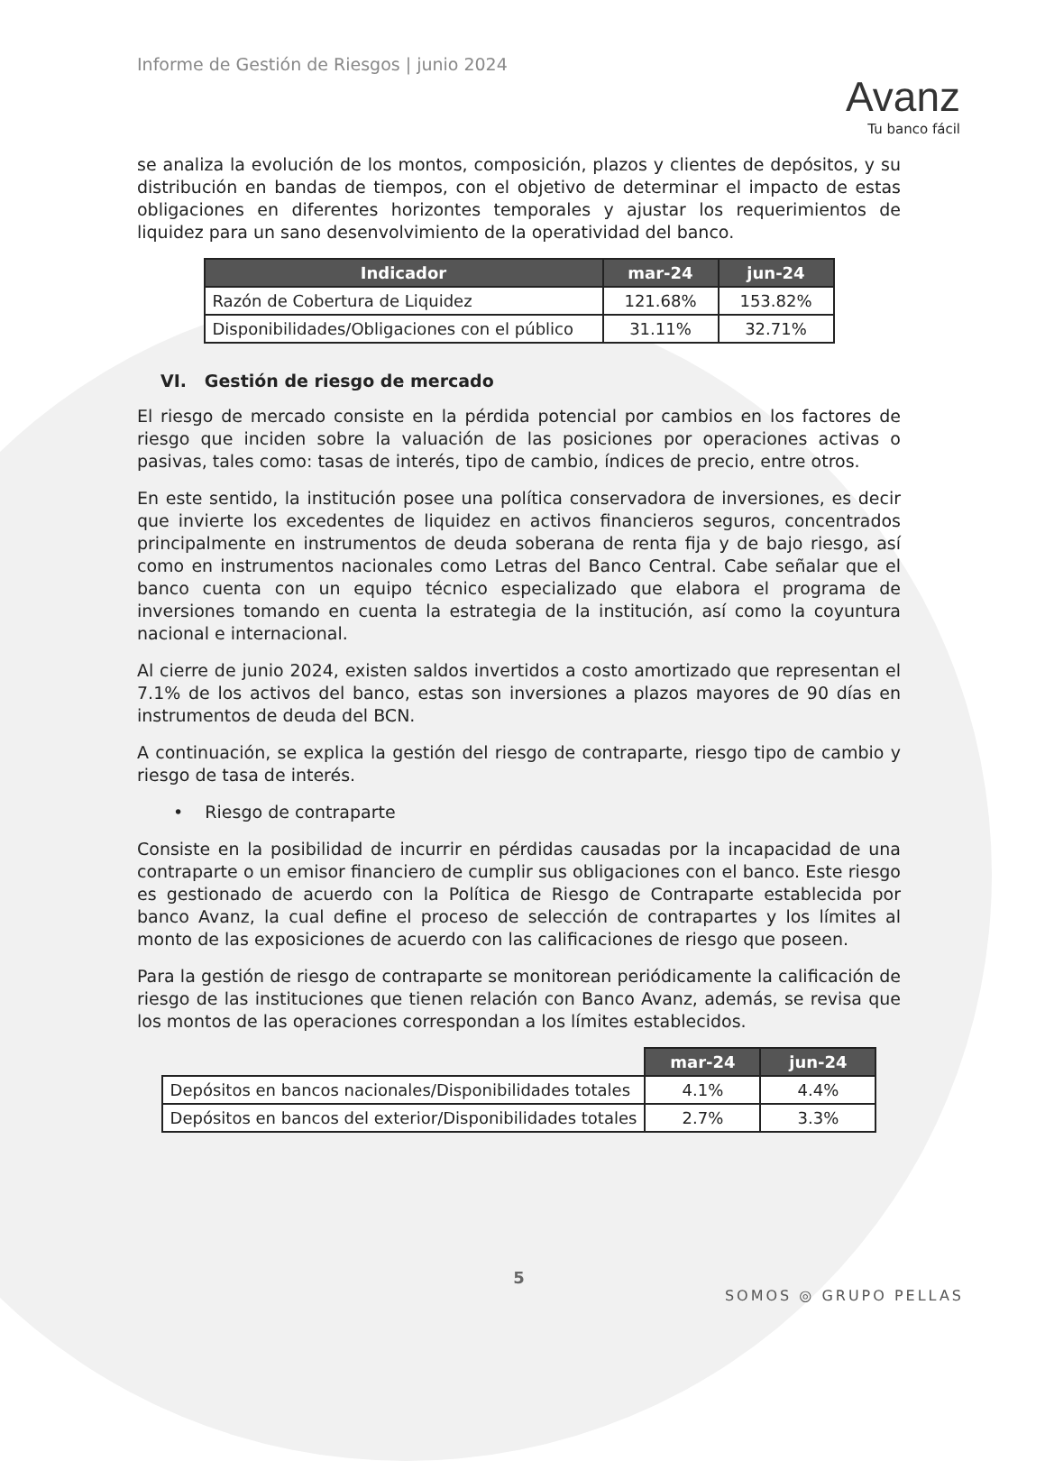Informe de Gestión de Riesgos | junio 2024
Avanz
Tu banco fácil
se analiza la evolución de los montos, composición, plazos y clientes de depósitos, y su distribución en bandas de tiempos, con el objetivo de determinar el impacto de estas obligaciones en diferentes horizontes temporales y ajustar los requerimientos de liquidez para un sano desenvolvimiento de la operatividad del banco.
| Indicador | mar-24 | jun-24 |
| --- | --- | --- |
| Razón de Cobertura de Liquidez | 121.68% | 153.82% |
| Disponibilidades/Obligaciones con el público | 31.11% | 32.71% |
VI. Gestión de riesgo de mercado
El riesgo de mercado consiste en la pérdida potencial por cambios en los factores de riesgo que inciden sobre la valuación de las posiciones por operaciones activas o pasivas, tales como: tasas de interés, tipo de cambio, índices de precio, entre otros.
En este sentido, la institución posee una política conservadora de inversiones, es decir que invierte los excedentes de liquidez en activos financieros seguros, concentrados principalmente en instrumentos de deuda soberana de renta fija y de bajo riesgo, así como en instrumentos nacionales como Letras del Banco Central. Cabe señalar que el banco cuenta con un equipo técnico especializado que elabora el programa de inversiones tomando en cuenta la estrategia de la institución, así como la coyuntura nacional e internacional.
Al cierre de junio 2024, existen saldos invertidos a costo amortizado que representan el 7.1% de los activos del banco, estas son inversiones a plazos mayores de 90 días en instrumentos de deuda del BCN.
A continuación, se explica la gestión del riesgo de contraparte, riesgo tipo de cambio y riesgo de tasa de interés.
• Riesgo de contraparte
Consiste en la posibilidad de incurrir en pérdidas causadas por la incapacidad de una contraparte o un emisor financiero de cumplir sus obligaciones con el banco. Este riesgo es gestionado de acuerdo con la Política de Riesgo de Contraparte establecida por banco Avanz, la cual define el proceso de selección de contrapartes y los límites al monto de las exposiciones de acuerdo con las calificaciones de riesgo que poseen.
Para la gestión de riesgo de contraparte se monitorean periódicamente la calificación de riesgo de las instituciones que tienen relación con Banco Avanz, además, se revisa que los montos de las operaciones correspondan a los límites establecidos.
| | mar-24 | jun-24 |
| --- | --- | --- |
| Depósitos en bancos nacionales/Disponibilidades totales | 4.1% | 4.4% |
| Depósitos en bancos del exterior/Disponibilidades totales | 2.7% | 3.3% |
5
SOMOS ◎ GRUPO PELLAS